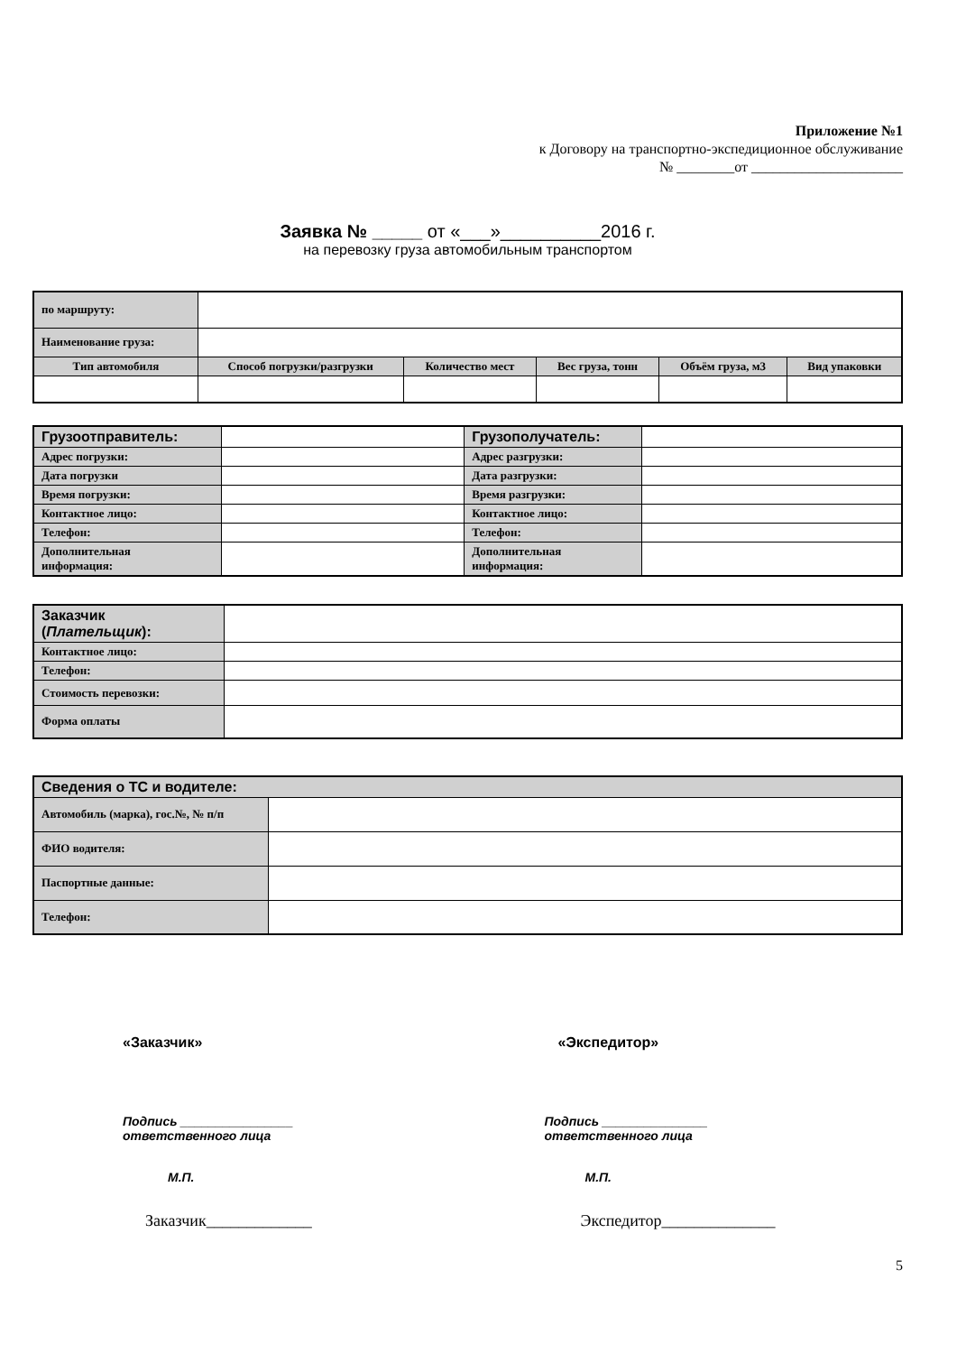Приложение №1
к Договору на транспортно-экспедиционное обслуживание
№ ________от _____________________
Заявка № _____ от «___»__________2016 г.
на перевозку груза автомобильным транспортом
| по маршруту: | | | | | | |
| Наименование груза: | | | | | | |
| Тип автомобиля | | Способ погрузки/разгрузки | Количество мест | Вес груза, тонн | Объём груза, м3 | Вид упаковки |
| Грузоотправитель: | | Грузополучатель: | |
| Адрес погрузки: | | Адрес разгрузки: | |
| Дата погрузки | | Дата разгрузки: | |
| Время погрузки: | | Время разгрузки: | |
| Контактное лицо: | | Контактное лицо: | |
| Телефон: | | Телефон: | |
| Дополнительная информация: | | Дополнительная информация: | |
| Заказчик ( Плательщик ): | |
| Контактное лицо: | |
| Телефон: | |
| Стоимость перевозки: | |
| Форма оплаты | |
| Сведения о ТС и водителе: | |
| Автомобиль (марка), гос.№, № п/п | |
| ФИО водителя: | |
| Паспортные данные: | |
| Телефон: | |
«Заказчик» «Экспедитор»
Подпись ________________
ответственного лица
Подпись _______________
ответственного лица
М.П. М.П.
Заказчик_____________ Экспедитор______________
5